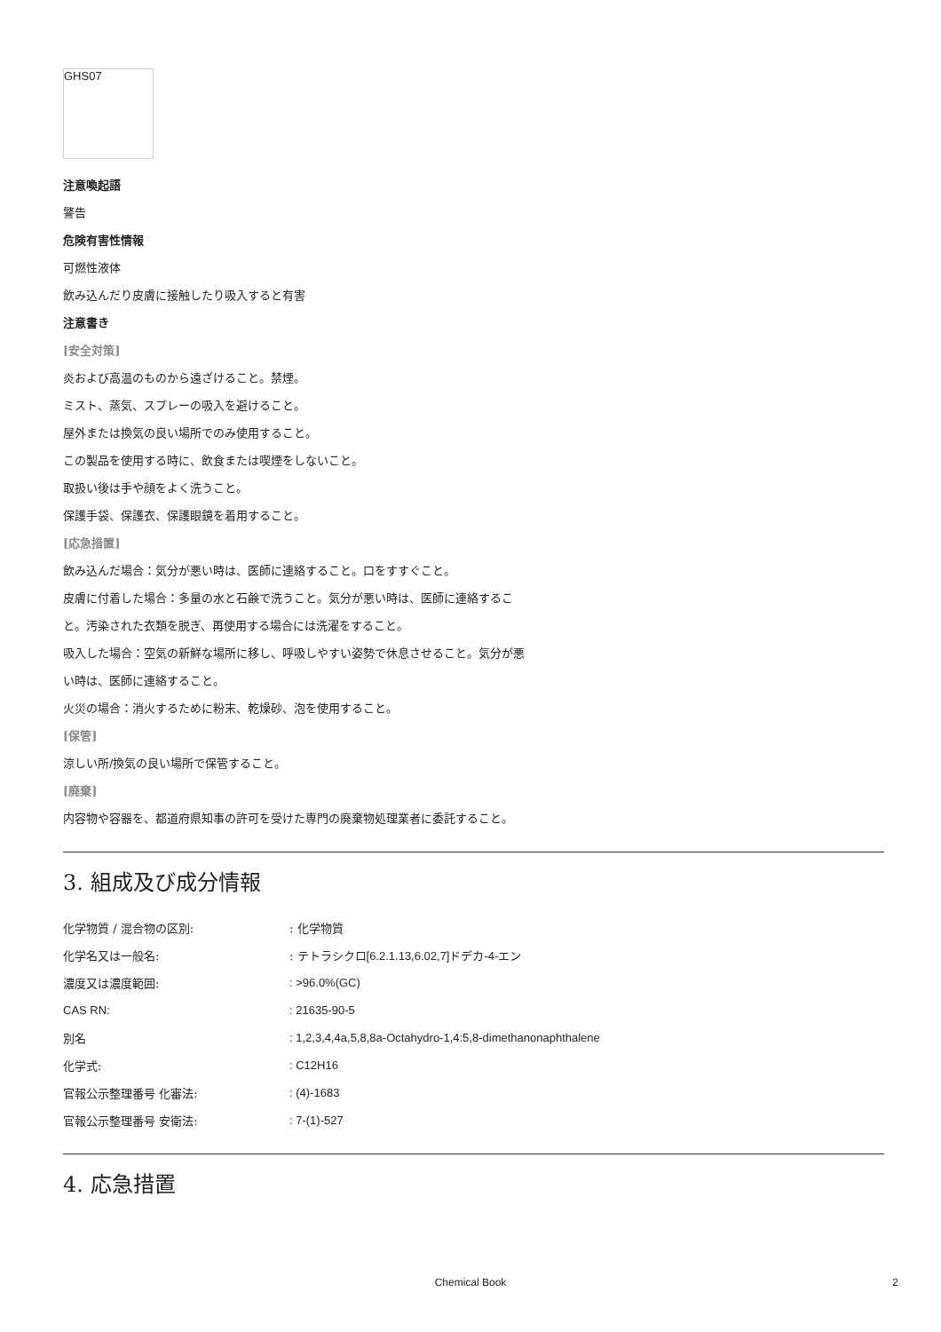GHS07
注意喚起語
警告
危険有害性情報
可燃性液体
飲み込んだり皮膚に接触したり吸入すると有害
注意書き
[安全対策]
炎および高温のものから遠ざけること。禁煙。
ミスト、蒸気、スプレーの吸入を避けること。
屋外または換気の良い場所でのみ使用すること。
この製品を使用する時に、飲食または喫煙をしないこと。
取扱い後は手や顔をよく洗うこと。
保護手袋、保護衣、保護眼鏡を着用すること。
[応急措置]
飲み込んだ場合：気分が悪い時は、医師に連絡すること。口をすすぐこと。
皮膚に付着した場合：多量の水と石鹸で洗うこと。気分が悪い時は、医師に連絡すること。汚染された衣類を脱ぎ、再使用する場合には洗濯をすること。
吸入した場合：空気の新鮮な場所に移し、呼吸しやすい姿勢で休息させること。気分が悪い時は、医師に連絡すること。
火災の場合：消火するために粉末、乾燥砂、泡を使用すること。
[保管]
涼しい所/換気の良い場所で保管すること。
[廃棄]
内容物や容器を、都道府県知事の許可を受けた専門の廃棄物処理業者に委託すること。
3. 組成及び成分情報
| 化学物質 / 混合物の区別: | : 化学物質 |
| 化学名又は一般名: | : テトラシクロ [6.2.1.13,6.02,7] ドデカ -4- エン |
| 濃度又は濃度範囲: | : >96.0%(GC) |
| CAS RN: | : 21635-90-5 |
| 別名 | : 1,2,3,4,4a,5,8,8a-Octahydro-1,4:5,8-dimethanonaphthalene |
| 化学式: | : C12H16 |
| 官報公示整理番号 化審法: | : (4)-1683 |
| 官報公示整理番号 安衛法: | : 7-(1)-527 |
4. 応急措置
Chemical Book 2